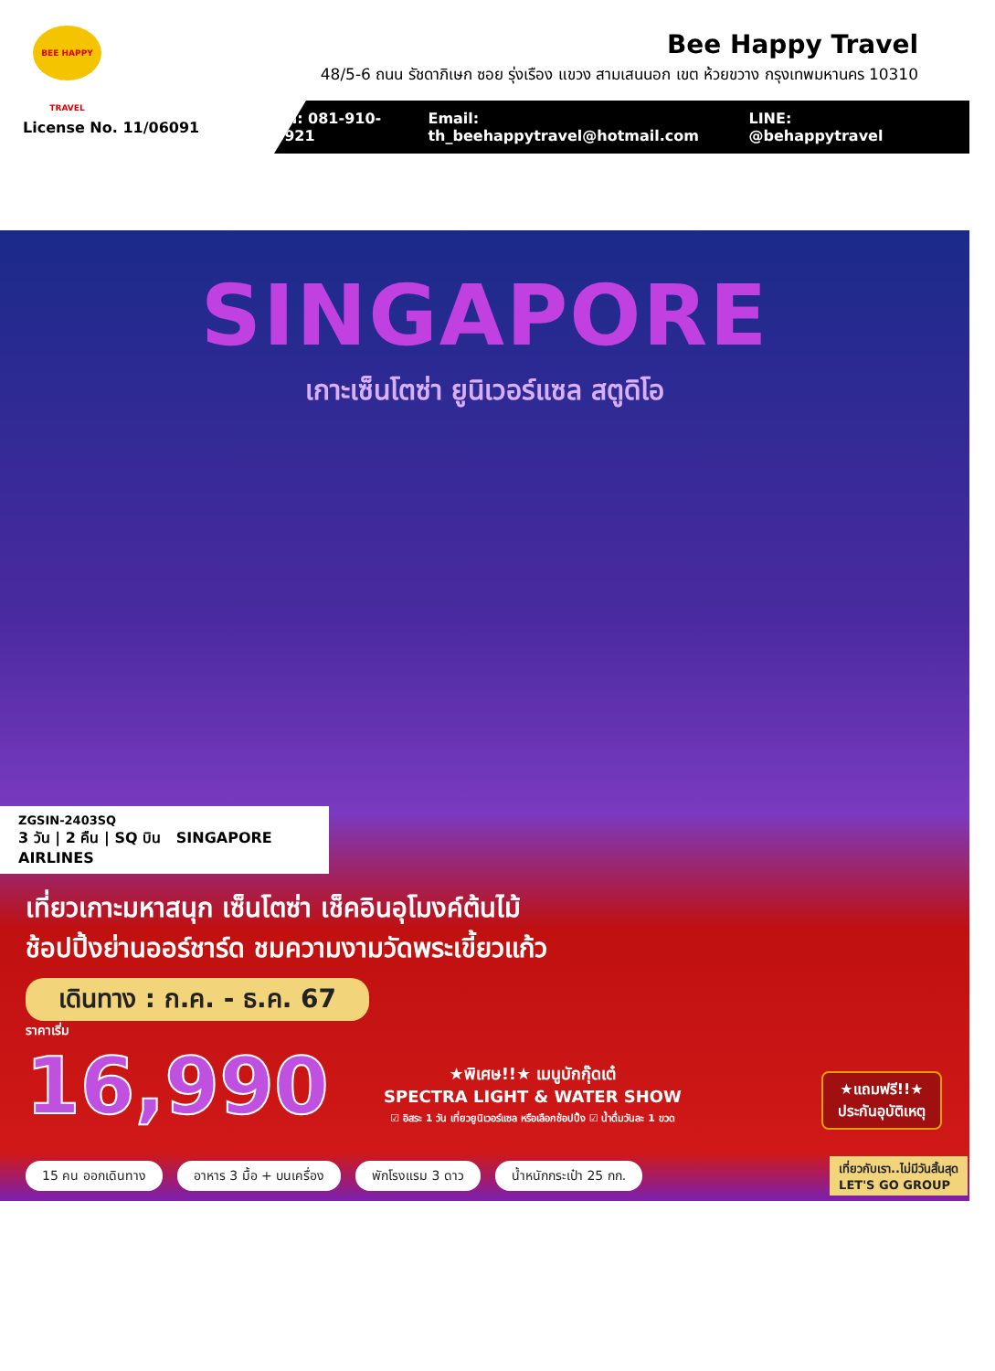BEE HAPPY TRAVEL
Bee Happy Travel
48/5-6 ถนน รัชดาภิเษก ซอย รุ่งเรือง แขวง สามเสนนอก เขต ห้วยขวาง กรุงเทพมหานคร 10310
License No. 11/06091
Tel: 081-910-0921 Email: th_beehappytravel@hotmail.com LINE: @behappytravel
SINGAPORE
เกาะเซ็นโตซ่า ยูนิเวอร์แซล สตูดิโอ
ZGSIN-2403SQ
3 วัน | 2 คืน | SQ บิน SINGAPORE AIRLINES
เที่ยวเกาะมหาสนุก เซ็นโตซ่า เช็คอินอุโมงค์ต้นไม้
ช้อปปิ้งย่านออร์ชาร์ด ชมความงามวัดพระเขี้ยวแก้ว
เดินทาง : ก.ค. - ธ.ค. 67
ราคาเริ่ม
16,990
★พิเศษ!!★ เมนูบักกุ๊ดเต๋
SPECTRA LIGHT & WATER SHOW
☑ อิสระ 1 วัน เที่ยวยูนิเวอร์แซล หรือเลือกช้อปปิ้ง ☑ น้ำดื่มวันละ 1 ขวด
★แถมฟรี!!★
ประกันอุบัติเหตุ
15 คน ออกเดินทาง อาหาร 3 มื้อ + บนเครื่อง พักโรงแรม 3 ดาว น้ำหนักกระเป๋า 25 กก.
เที่ยวกับเรา..ไม่มีวันสิ้นสุด
LET'S GO GROUP